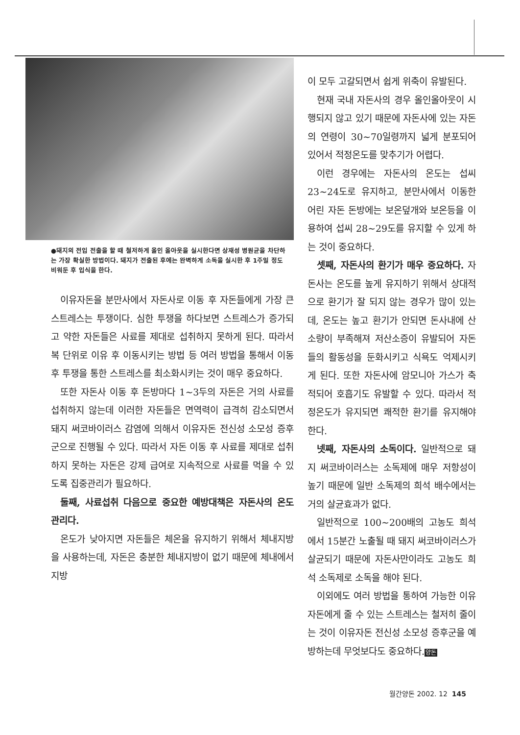●돼지의 전입 전출을 할 때 철저하게 올인 올아웃을 실시한다면 상재성 병원균을 차단하는 가장 확실한 방법이다. 돼지가 전출된 후에는 완벽하게 소독을 실시한 후 1주일 정도 비워둔 후 입식을 한다.
이유자돈을 분만사에서 자돈사로 이동 후 자돈들에게 가장 큰 스트레스는 투쟁이다. 심한 투쟁을 하다보면 스트레스가 증가되고 약한 자돈들은 사료를 제대로 섭취하지 못하게 된다. 따라서 복 단위로 이유 후 이동시키는 방법 등 여러 방법을 통해서 이동 후 투쟁을 통한 스트레스를 최소화시키는 것이 매우 중요하다.
또한 자돈사 이동 후 돈방마다 1~3두의 자돈은 거의 사료를 섭취하지 않는데 이러한 자돈들은 면역력이 급격히 감소되면서 돼지 써코바이러스 감염에 의해서 이유자돈 전신성 소모성 증후군으로 진행될 수 있다. 따라서 자돈 이동 후 사료를 제대로 섭취하지 못하는 자돈은 강제 급여로 지속적으로 사료를 먹을 수 있도록 집중관리가 필요하다.
둘째, 사료섭취 다음으로 중요한 예방대책은 자돈사의 온도 관리다.
온도가 낮아지면 자돈들은 체온을 유지하기 위해서 체내지방을 사용하는데, 자돈은 충분한 체내지방이 없기 때문에 체내에서 지방
이 모두 고갈되면서 쉽게 위축이 유발된다.
현재 국내 자돈사의 경우 올인올아웃이 시행되지 않고 있기 때문에 자돈사에 있는 자돈의 연령이 30~70일령까지 넓게 분포되어 있어서 적정온도를 맞추기가 어렵다.
이런 경우에는 자돈사의 온도는 섭씨 23~24도로 유지하고, 분만사에서 이동한 어린 자돈 돈방에는 보온덮개와 보온등을 이용하여 섭씨 28~29도를 유지할 수 있게 하는 것이 중요하다.
셋째, 자돈사의 환기가 매우 중요하다. 자돈사는 온도를 높게 유지하기 위해서 상대적으로 환기가 잘 되지 않는 경우가 많이 있는데, 온도는 높고 환기가 안되면 돈사내에 산소량이 부족해져 저산소증이 유발되어 자돈들의 활동성을 둔화시키고 식욕도 억제시키게 된다. 또한 자돈사에 암모니아 가스가 축적되어 호흡기도 유발할 수 있다. 따라서 적정온도가 유지되면 쾌적한 환기를 유지해야 한다.
넷째, 자돈사의 소독이다. 일반적으로 돼지 써코바이러스는 소독제에 매우 저항성이 높기 때문에 일반 소독제의 희석 배수에서는 거의 살균효과가 없다.
일반적으로 100~200배의 고농도 희석에서 15분간 노출될 때 돼지 써코바이러스가 살균되기 때문에 자돈사만이라도 고농도 희석 소독제로 소독을 해야 된다.
이외에도 여러 방법을 통하여 가능한 이유자돈에게 줄 수 있는 스트레스는 철저히 줄이는 것이 이유자돈 전신성 소모성 증후군을 예방하는데 무엇보다도 중요하다.양돈
월간양돈 2002. 12 145